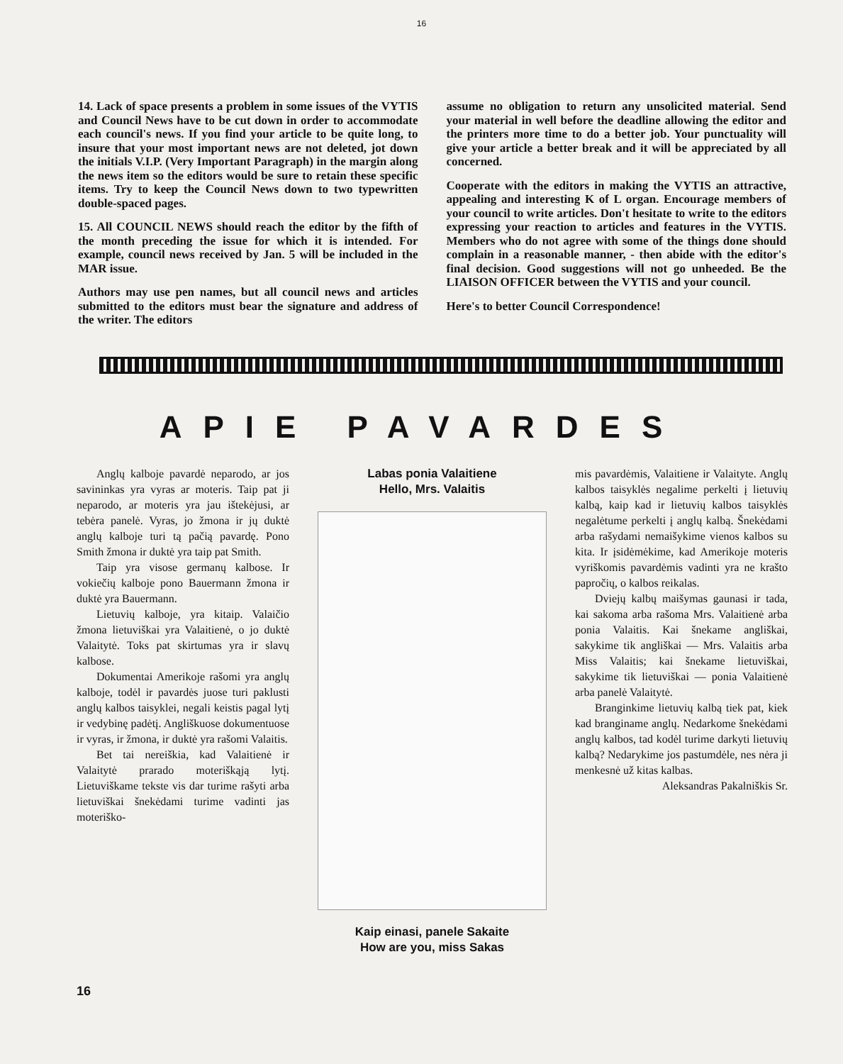16
14. Lack of space presents a problem in some issues of the VYTIS and Council News have to be cut down in order to accommodate each council's news. If you find your article to be quite long, to insure that your most important news are not deleted, jot down the initials V.I.P. (Very Important Paragraph) in the margin along the news item so the editors would be sure to retain these specific items. Try to keep the Council News down to two typewritten double-spaced pages.
15. All COUNCIL NEWS should reach the editor by the fifth of the month preceding the issue for which it is intended. For example, council news received by Jan. 5 will be included in the MAR issue.
Authors may use pen names, but all council news and articles submitted to the editors must bear the signature and address of the writer. The editors
assume no obligation to return any unsolicited material. Send your material in well before the deadline allowing the editor and the printers more time to do a better job. Your punctuality will give your article a better break and it will be appreciated by all concerned.
Cooperate with the editors in making the VYTIS an attractive, appealing and interesting K of L organ. Encourage members of your council to write articles. Don't hesitate to write to the editors expressing your reaction to articles and features in the VYTIS. Members who do not agree with some of the things done should complain in a reasonable manner, - then abide with the editor's final decision. Good suggestions will not go unheeded. Be the LIAISON OFFICER between the VYTIS and your council.
Here's to better Council Correspondence!
APIE PAVARDES
Anglų kalboje pavardė neparodo, ar jos savininkas yra vyras ar moteris. Taip pat ji neparodo, ar moteris yra jau ištekėjusi, ar tebėra panelė. Vyras, jo žmona ir jų duktė anglų kalboje turi tą pačią pavardę. Pono Smith žmona ir duktė yra taip pat Smith.
Taip yra visose germanų kalbose. Ir vokiečių kalboje pono Bauermann žmona ir duktė yra Bauermann.
Lietuvių kalboje, yra kitaip. Valaičio žmona lietuviškai yra Valaitienė, o jo duktė Valaitytė. Toks pat skirtumas yra ir slavų kalbose.
Dokumentai Amerikoje rašomi yra anglų kalboje, todėl ir pavardės juose turi paklusti anglų kalbos taisyklei, negali keistis pagal lytį ir vedybinę padėtį. Angliškuose dokumentuose ir vyras, ir žmona, ir duktė yra rašomi Valaitis.
Bet tai nereiškia, kad Valaitienė ir Valaitytė prarado moteriškąją lytį. Lietuviškame tekste vis dar turime rašyti arba lietuviškai šnekėdami turime vadinti jas moteriško-
Labas ponia Valaitiene
Hello, Mrs. Valaitis
Kaip einasi, panele Sakaite
How are you, miss Sakas
mis pavardėmis, Valaitiene ir Valaityte. Anglų kalbos taisyklės negalime perkelti į lietuvių kalbą, kaip kad ir lietuvių kalbos taisyklės negalėtume perkelti į anglų kalbą. Šnekėdami arba rašydami nemaišykime vienos kalbos su kita. Ir įsidėmėkime, kad Amerikoje moteris vyriškomis pavardėmis vadinti yra ne krašto papročių, o kalbos reikalas.
Dviejų kalbų maišymas gaunasi ir tada, kai sakoma arba rašoma Mrs. Valaitienė arba ponia Valaitis. Kai šnekame angliškai, sakykime tik angliškai — Mrs. Valaitis arba Miss Valaitis; kai šnekame lietuviškai, sakykime tik lietuviškai — ponia Valaitienė arba panelė Valaitytė.
Branginkime lietuvių kalbą tiek pat, kiek kad branginame anglų. Nedarkome šnekėdami anglų kalbos, tad kodėl turime darkyti lietuvių kalbą? Nedarykime jos pastumdėle, nes nėra ji menkesnė už kitas kalbas.
Aleksandras Pakalniškis Sr.
16